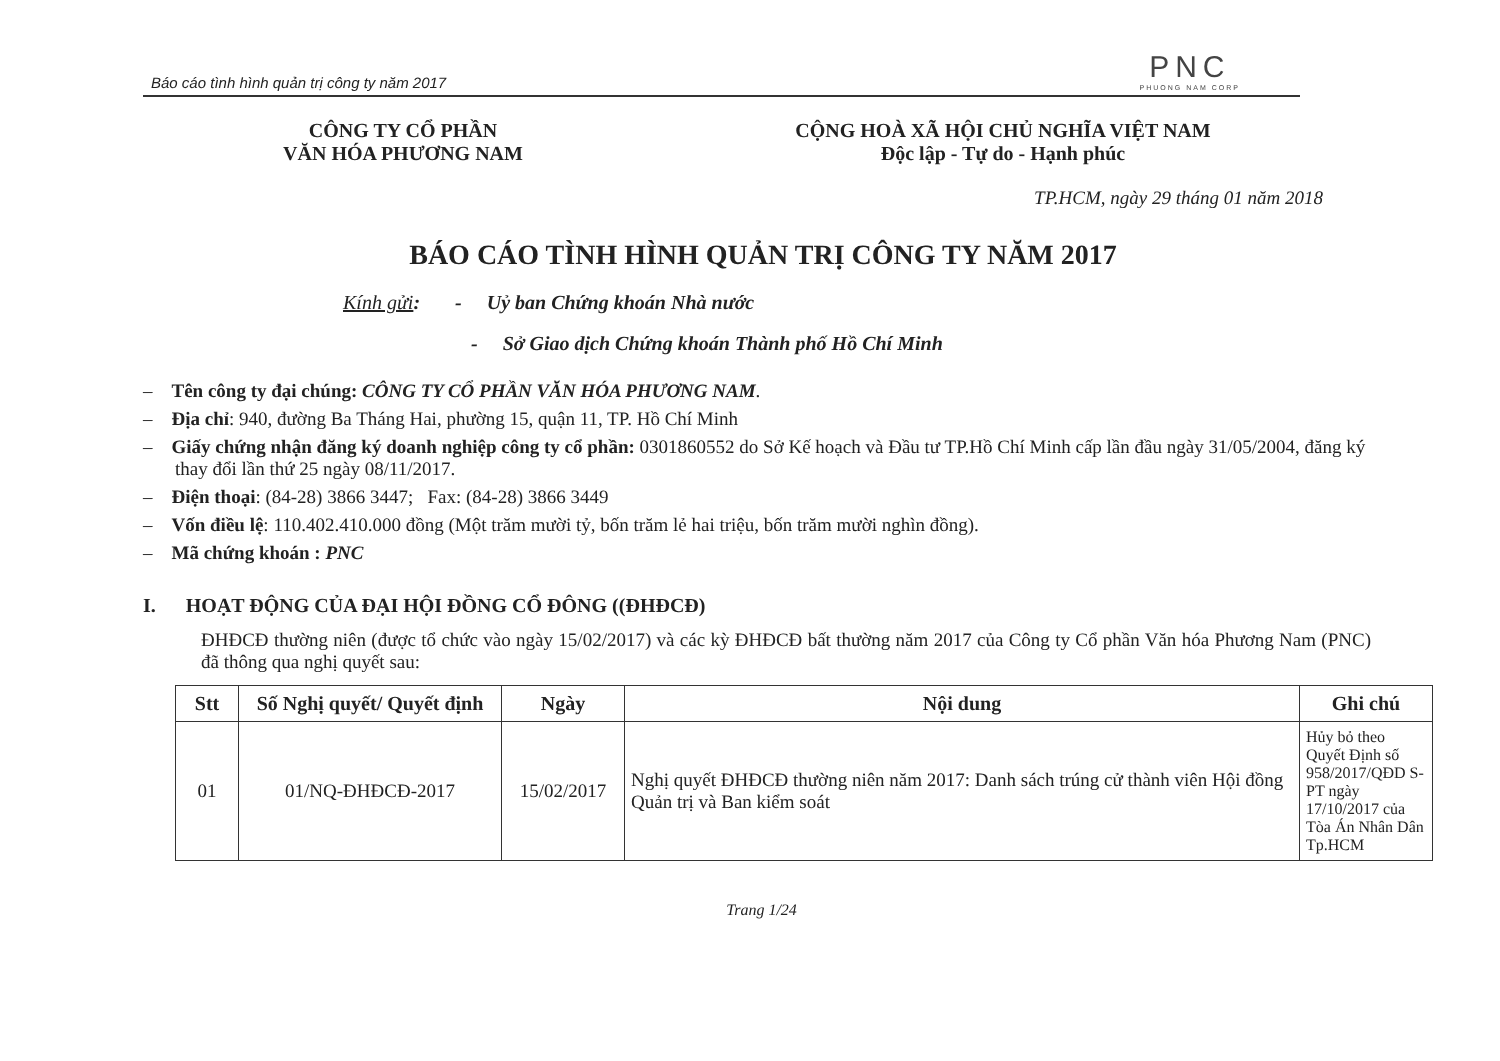Báo cáo tình hình quản trị công ty năm 2017
PNC
PHUONG NAM CORP
CÔNG TY CỔ PHẦN
VĂN HÓA PHƯƠNG NAM
CỘNG HOÀ XÃ HỘI CHỦ NGHĨA VIỆT NAM
Độc lập - Tự do - Hạnh phúc
TP.HCM, ngày 29 tháng 01 năm 2018
BÁO CÁO TÌNH HÌNH QUẢN TRỊ CÔNG TY NĂM 2017
Kính gửi: - Uỷ ban Chứng khoán Nhà nước
- Sở Giao dịch Chứng khoán Thành phố Hồ Chí Minh
– Tên công ty đại chúng: CÔNG TY CỔ PHẦN VĂN HÓA PHƯƠNG NAM.
– Địa chỉ: 940, đường Ba Tháng Hai, phường 15, quận 11, TP. Hồ Chí Minh
– Giấy chứng nhận đăng ký doanh nghiệp công ty cổ phần: 0301860552 do Sở Kế hoạch và Đầu tư TP.Hồ Chí Minh cấp lần đầu ngày 31/05/2004, đăng ký thay đổi lần thứ 25 ngày 08/11/2017.
– Điện thoại: (84-28) 3866 3447; Fax: (84-28) 3866 3449
– Vốn điều lệ: 110.402.410.000 đồng (Một trăm mười tỷ, bốn trăm lẻ hai triệu, bốn trăm mười nghìn đồng).
– Mã chứng khoán : PNC
I. HOẠT ĐỘNG CỦA ĐẠI HỘI ĐỒNG CỔ ĐÔNG ((ĐHĐCĐ)
ĐHĐCĐ thường niên (được tổ chức vào ngày 15/02/2017) và các kỳ ĐHĐCĐ bất thường năm 2017 của Công ty Cổ phần Văn hóa Phương Nam (PNC) đã thông qua nghị quyết sau:
| Stt | Số Nghị quyết/ Quyết định | Ngày | Nội dung | Ghi chú |
| --- | --- | --- | --- | --- |
| 01 | 01/NQ-ĐHĐCĐ-2017 | 15/02/2017 | Nghị quyết ĐHĐCĐ thường niên năm 2017: Danh sách trúng cử thành viên Hội đồng Quản trị và Ban kiểm soát | Hủy bỏ theo Quyết Định số 958/2017/QĐD S-PT ngày 17/10/2017 của Tòa Án Nhân Dân Tp.HCM |
Trang 1/24